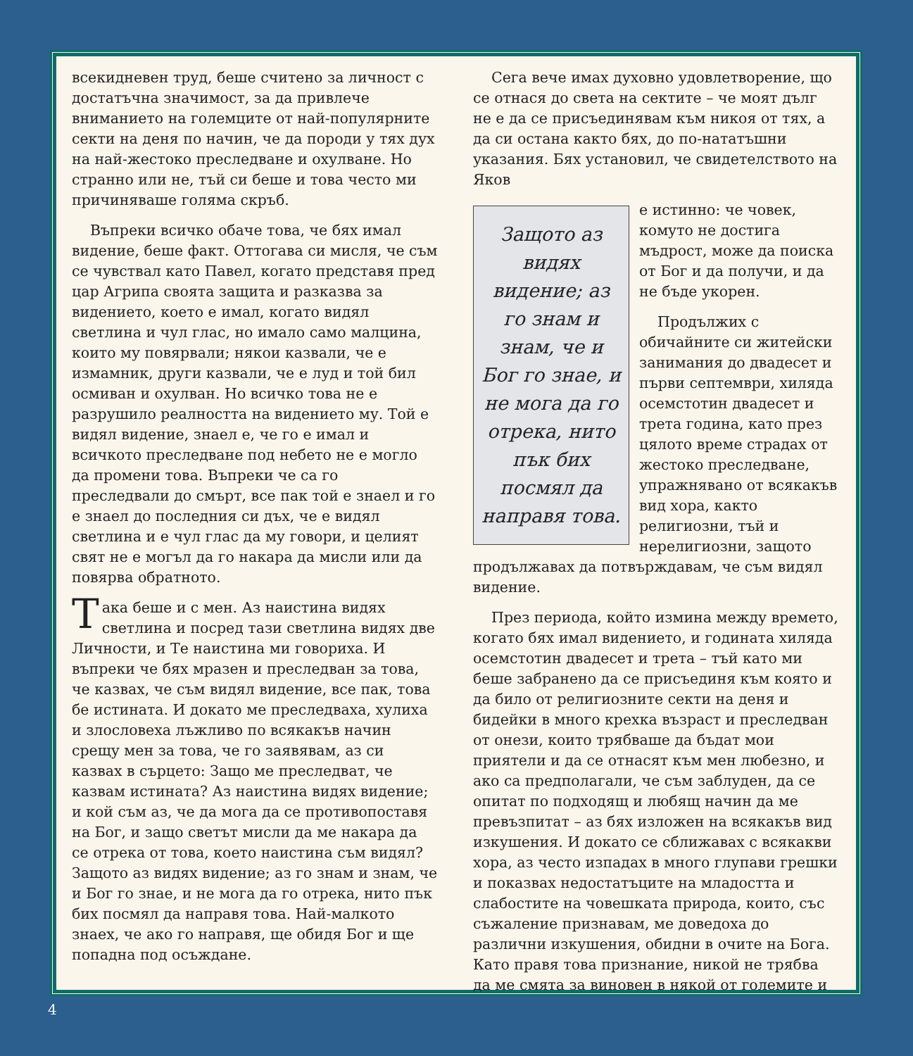всекидневен труд, беше считено за личност с достатъчна значимост, за да привлече вниманието на големците от най-популярните секти на деня по начин, че да породи у тях дух на най-жестоко преследване и охулване. Но странно или не, тъй си беше и това често ми причиняваше голяма скръб.
Въпреки всичко обаче това, че бях имал видение, беше факт. Оттогава си мисля, че съм се чувствал като Павел, когато представя пред цар Агрипа своята защита и разказва за видението, което е имал, когато видял светлина и чул глас, но имало само малцина, които му повярвали; някои казвали, че е измамник, други казвали, че е луд и той бил осмиван и охулван. Но всичко това не е разрушило реалността на видението му. Той е видял видение, знаел е, че го е имал и всичкото преследване под небето не е могло да промени това. Въпреки че са го преследвали до смърт, все пак той е знаел и го е знаел до последния си дъх, че е видял светлина и е чул глас да му говори, и целият свят не е могъл да го накара да мисли или да повярва обратното.
Така беше и с мен. Аз наистина видях светлина и посред тази светлина видях две Личности, и Те наистина ми говориха. И въпреки че бях мразен и преследван за това, че казвах, че съм видял видение, все пак, това бе истината. И докато ме преследваха, хулиха и злословеха лъжливо по всякакъв начин срещу мен за това, че го заявявам, аз си казвах в сърцето: Защо ме преследват, че казвам истината? Аз наистина видях видение; и кой съм аз, че да мога да се противопоставя на Бог, и защо светът мисли да ме накара да се отрека от това, което наистина съм видял? Защото аз видях видение; аз го знам и знам, че и Бог го знае, и не мога да го отрека, нито пък бих посмял да направя това. Най-малкото знаех, че ако го направя, ще обидя Бог и ще попадна под осъждане.
Сега вече имах духовно удовлетворение, що се отнася до света на сектите – че моят дълг не е да се присъединявам към никоя от тях, а да си остана както бях, до по-нататъшни указания. Бях установил, че свидетелството на Яков
Защото аз видях видение; аз го знам и знам, че и Бог го знае, и не мога да го отрека, нито пък бих посмял да направя това.
е истинно: че човек, комуто не достига мъдрост, може да поиска от Бог и да получи, и да не бъде укорен.
Продължих с обичайните си житейски занимания до двадесет и първи септември, хиляда осемстотин двадесет и трета година, като през цялото време страдах от жестоко преследване, упражнявано от всякакъв вид хора, както религиозни, тъй и нерелигиозни, защото продължавах да потвърждавам, че съм видял видение.
През периода, който измина между времето, когато бях имал видението, и годината хиляда осемстотин двадесет и трета – тъй като ми беше забранено да се присъединя към която и да било от религиозните секти на деня и бидейки в много крехка възраст и преследван от онези, които трябваше да бъдат мои приятели и да се отнасят към мен любезно, и ако са предполагали, че съм заблуден, да се опитат по подходящ и любящ начин да ме превъзпитат – аз бях изложен на всякакъв вид изкушения. И докато се сближавах с всякакви хора, аз често изпадах в много глупави грешки и показвах недостатъците на младостта и слабостите на човешката природа, които, със съжаление признавам, ме доведоха до различни изкушения, обидни в очите на Бога. Като правя това признание, никой не трябва да ме смята за виновен в някой от големите и
4